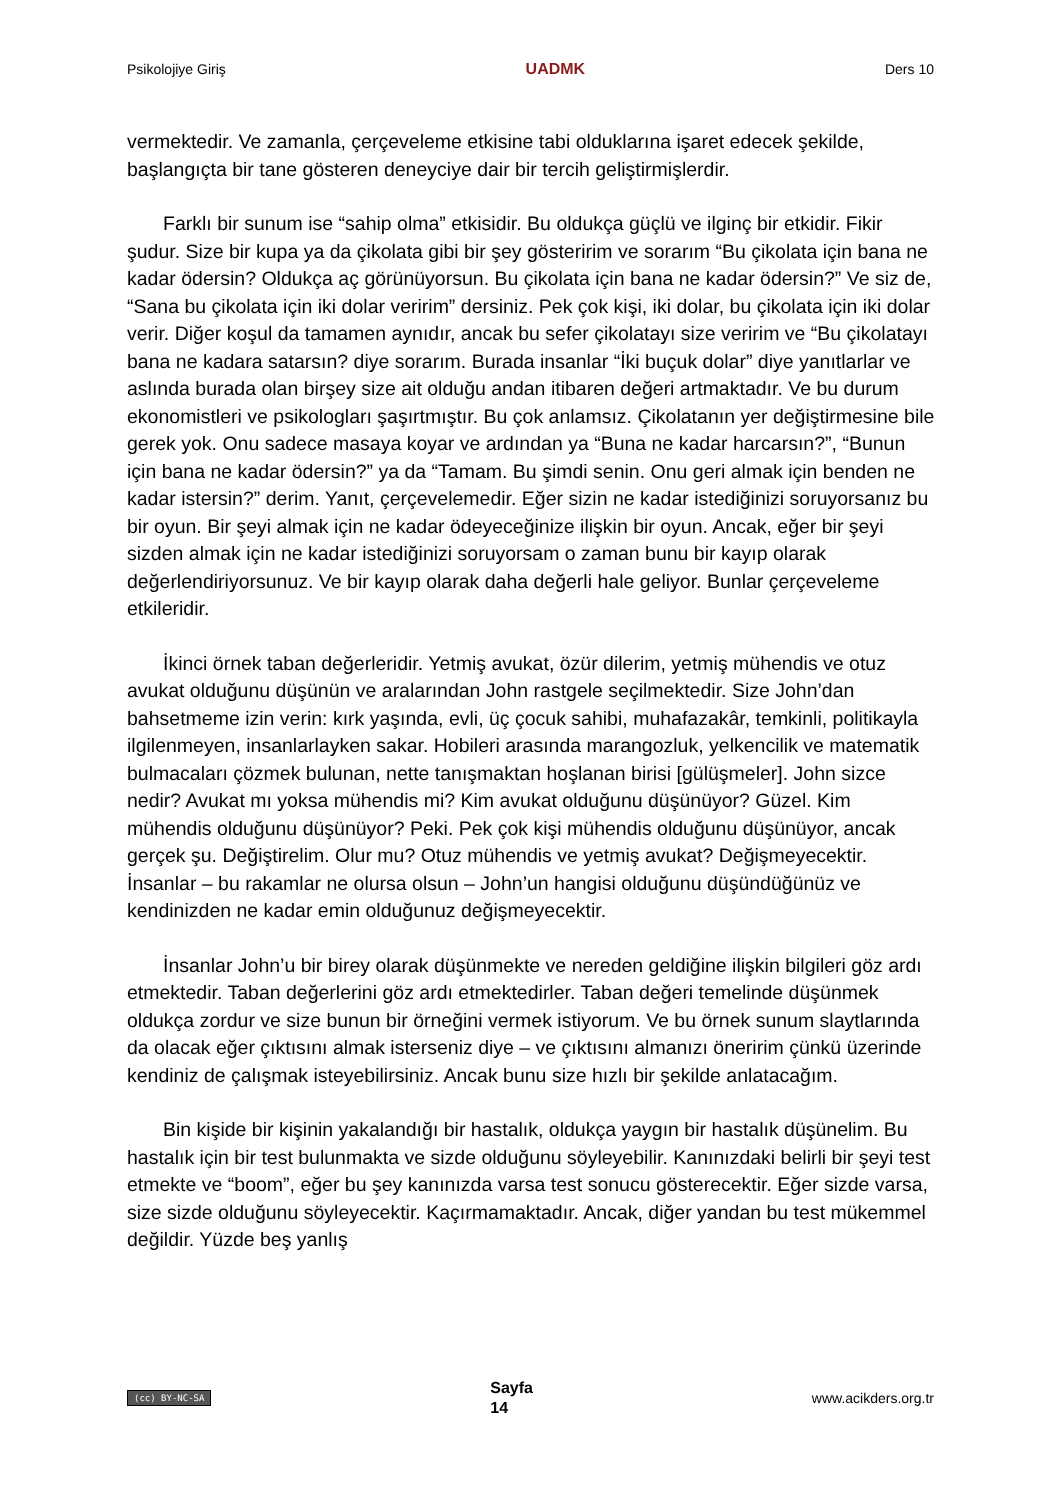Psikolojiye Giriş UADMK Ders 10
vermektedir. Ve zamanla, çerçeveleme etkisine tabi olduklarına işaret edecek şekilde, başlangıçta bir tane gösteren deneyciye dair bir tercih geliştirmişlerdir.
Farklı bir sunum ise “sahip olma” etkisidir. Bu oldukça güçlü ve ilginç bir etkidir. Fikir şudur. Size bir kupa ya da çikolata gibi bir şey gösteririm ve sorarım “Bu çikolata için bana ne kadar ödersin? Oldukça aç görünüyorsun. Bu çikolata için bana ne kadar ödersin?” Ve siz de, “Sana bu çikolata için iki dolar veririm” dersiniz. Pek çok kişi, iki dolar, bu çikolata için iki dolar verir. Diğer koşul da tamamen aynıdır, ancak bu sefer çikolatayı size veririm ve “Bu çikolatayı bana ne kadara satarsın? diye sorarım. Burada insanlar “İki buçuk dolar” diye yanıtlarlar ve aslında burada olan birşey size ait olduğu andan itibaren değeri artmaktadır. Ve bu durum ekonomistleri ve psikologları şaşırtmıştır. Bu çok anlamsız. Çikolatanın yer değiştirmesine bile gerek yok. Onu sadece masaya koyar ve ardından ya “Buna ne kadar harcarsın?”, “Bunun için bana ne kadar ödersin?” ya da “Tamam. Bu şimdi senin. Onu geri almak için benden ne kadar istersin?” derim. Yanıt, çerçevelemedir. Eğer sizin ne kadar istediğinizi soruyorsanız bu bir oyun. Bir şeyi almak için ne kadar ödeyeceğinize ilişkin bir oyun. Ancak, eğer bir şeyi sizden almak için ne kadar istediğinizi soruyorsam o zaman bunu bir kayıp olarak değerlendiriyorsunuz. Ve bir kayıp olarak daha değerli hale geliyor. Bunlar çerçeveleme etkileridir.
İkinci örnek taban değerleridir. Yetmiş avukat, özür dilerim, yetmiş mühendis ve otuz avukat olduğunu düşünün ve aralarından John rastgele seçilmektedir. Size John’dan bahsetmeme izin verin: kırk yaşında, evli, üç çocuk sahibi, muhafazakâr, temkinli, politikayla ilgilenmeyen, insanlarlayken sakar. Hobileri arasında marangozluk, yelkencilik ve matematik bulmacaları çözmek bulunan, nette tanışmaktan hoşlanan birisi [gülüşmeler]. John sizce nedir? Avukat mı yoksa mühendis mi? Kim avukat olduğunu düşünüyor? Güzel. Kim mühendis olduğunu düşünüyor? Peki. Pek çok kişi mühendis olduğunu düşünüyor, ancak gerçek şu. Değiştirelim. Olur mu? Otuz mühendis ve yetmiş avukat? Değişmeyecektir. İnsanlar – bu rakamlar ne olursa olsun – John’un hangisi olduğunu düşündüğünüz ve kendinizden ne kadar emin olduğunuz değişmeyecektir.
İnsanlar John’u bir birey olarak düşünmekte ve nereden geldiğine ilişkin bilgileri göz ardı etmektedir. Taban değerlerini göz ardı etmektedirler. Taban değeri temelinde düşünmek oldukça zordur ve size bunun bir örneğini vermek istiyorum. Ve bu örnek sunum slaytlarında da olacak eğer çıktısını almak isterseniz diye – ve çıktısını almanızı öneririm çünkü üzerinde kendiniz de çalışmak isteyebilirsiniz. Ancak bunu size hızlı bir şekilde anlatacağım.
Bin kişide bir kişinin yakalandığı bir hastalık, oldukça yaygın bir hastalık düşünelim. Bu hastalık için bir test bulunmakta ve sizde olduğunu söyleyebilir. Kanınızdaki belirli bir şeyi test etmekte ve “boom”, eğer bu şey kanınızda varsa test sonucu gösterecektir. Eğer sizde varsa, size sizde olduğunu söyleyecektir. Kaçırmamaktadır. Ancak, diğer yandan bu test mükemmel değildir. Yüzde beş yanlış
(cc) BY-NC-SA Sayfa
14 www.acikders.org.tr